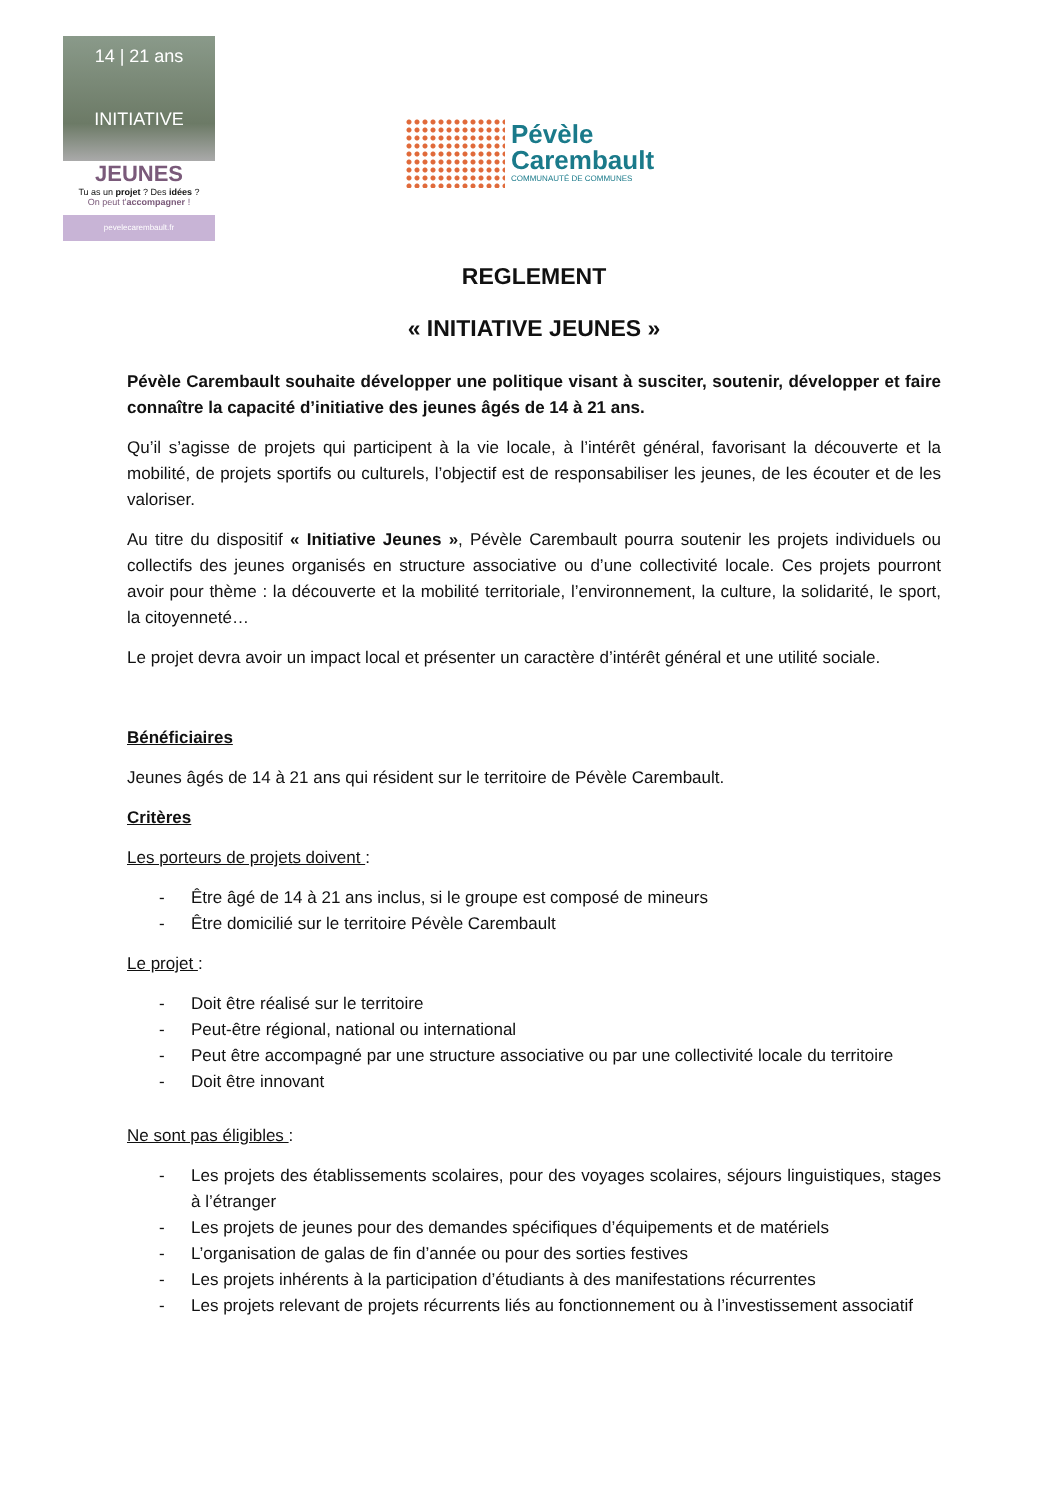14 | 21 ans
INITIATIVE
JEUNES
Tu as un projet ? Des idées ?
On peut t'accompagner !
pevelecarembault.fr
Pévèle
Carembault
COMMUNAUTÉ DE COMMUNES
REGLEMENT
« INITIATIVE JEUNES »
Pévèle Carembault souhaite développer une politique visant à susciter, soutenir, développer et faire connaître la capacité d’initiative des jeunes âgés de 14 à 21 ans.
Qu’il s’agisse de projets qui participent à la vie locale, à l’intérêt général, favorisant la découverte et la mobilité, de projets sportifs ou culturels, l’objectif est de responsabiliser les jeunes, de les écouter et de les valoriser.
Au titre du dispositif « Initiative Jeunes », Pévèle Carembault pourra soutenir les projets individuels ou collectifs des jeunes organisés en structure associative ou d’une collectivité locale. Ces projets pourront avoir pour thème : la découverte et la mobilité territoriale, l’environnement, la culture, la solidarité, le sport, la citoyenneté…
Le projet devra avoir un impact local et présenter un caractère d’intérêt général et une utilité sociale.
Bénéficiaires
Jeunes âgés de 14 à 21 ans qui résident sur le territoire de Pévèle Carembault.
Critères
Les porteurs de projets doivent :
- Être âgé de 14 à 21 ans inclus, si le groupe est composé de mineurs
- Être domicilié sur le territoire Pévèle Carembault
Le projet :
- Doit être réalisé sur le territoire
- Peut-être régional, national ou international
- Peut être accompagné par une structure associative ou par une collectivité locale du territoire
- Doit être innovant
Ne sont pas éligibles :
- Les projets des établissements scolaires, pour des voyages scolaires, séjours linguistiques, stages à l’étranger
- Les projets de jeunes pour des demandes spécifiques d’équipements et de matériels
- L’organisation de galas de fin d’année ou pour des sorties festives
- Les projets inhérents à la participation d’étudiants à des manifestations récurrentes
- Les projets relevant de projets récurrents liés au fonctionnement ou à l’investissement associatif